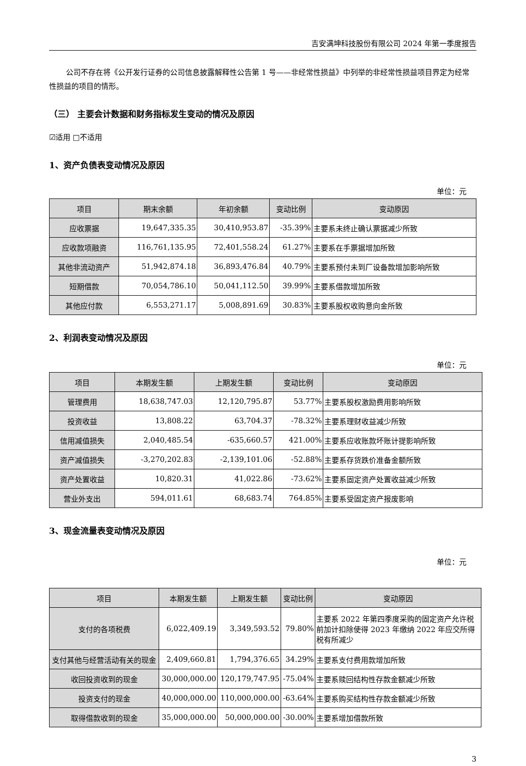吉安满坤科技股份有限公司 2024 年第一季度报告
公司不存在将《公开发行证券的公司信息披露解释性公告第 1 号——非经常性损益》中列举的非经常性损益项目界定为经常性损益的项目的情形。
（三） 主要会计数据和财务指标发生变动的情况及原因
☑适用 □不适用
1、资产负债表变动情况及原因
单位：元
| 项目 | 期末余额 | 年初余额 | 变动比例 | 变动原因 |
| --- | --- | --- | --- | --- |
| 应收票据 | 19,647,335.35 | 30,410,953.87 | -35.39% | 主要系未终止确认票据减少所致 |
| 应收款项融资 | 116,761,135.95 | 72,401,558.24 | 61.27% | 主要系在手票据增加所致 |
| 其他非流动资产 | 51,942,874.18 | 36,893,476.84 | 40.79% | 主要系预付未到厂设备款增加影响所致 |
| 短期借款 | 70,054,786.10 | 50,041,112.50 | 39.99% | 主要系借款增加所致 |
| 其他应付款 | 6,553,271.17 | 5,008,891.69 | 30.83% | 主要系股权收购意向金所致 |
2、利润表变动情况及原因
单位：元
| 项目 | 本期发生额 | 上期发生额 | 变动比例 | 变动原因 |
| --- | --- | --- | --- | --- |
| 管理费用 | 18,638,747.03 | 12,120,795.87 | 53.77% | 主要系股权激励费用影响所致 |
| 投资收益 | 13,808.22 | 63,704.37 | -78.32% | 主要系理财收益减少所致 |
| 信用减值损失 | 2,040,485.54 | -635,660.57 | 421.00% | 主要系应收账款坏账计提影响所致 |
| 资产减值损失 | -3,270,202.83 | -2,139,101.06 | -52.88% | 主要系存货跌价准备金额所致 |
| 资产处置收益 | 10,820.31 | 41,022.86 | -73.62% | 主要系固定资产处置收益减少所致 |
| 营业外支出 | 594,011.61 | 68,683.74 | 764.85% | 主要系受固定资产报废影响 |
3、现金流量表变动情况及原因
单位：元
| 项目 | 本期发生额 | 上期发生额 | 变动比例 | 变动原因 |
| --- | --- | --- | --- | --- |
| 支付的各项税费 | 6,022,409.19 | 3,349,593.52 | 79.80% | 主要系 2022 年第四季度采购的固定资产允许税前加计扣除使得 2023 年缴纳 2022 年应交所得税有所减少 |
| 支付其他与经营活动有关的现金 | 2,409,660.81 | 1,794,376.65 | 34.29% | 主要系支付费用款增加所致 |
| 收回投资收到的现金 | 30,000,000.00 | 120,179,747.95 | -75.04% | 主要系赎回结构性存款金额减少所致 |
| 投资支付的现金 | 40,000,000.00 | 110,000,000.00 | -63.64% | 主要系购买结构性存款金额减少所致 |
| 取得借款收到的现金 | 35,000,000.00 | 50,000,000.00 | -30.00% | 主要系增加借款所致 |
3